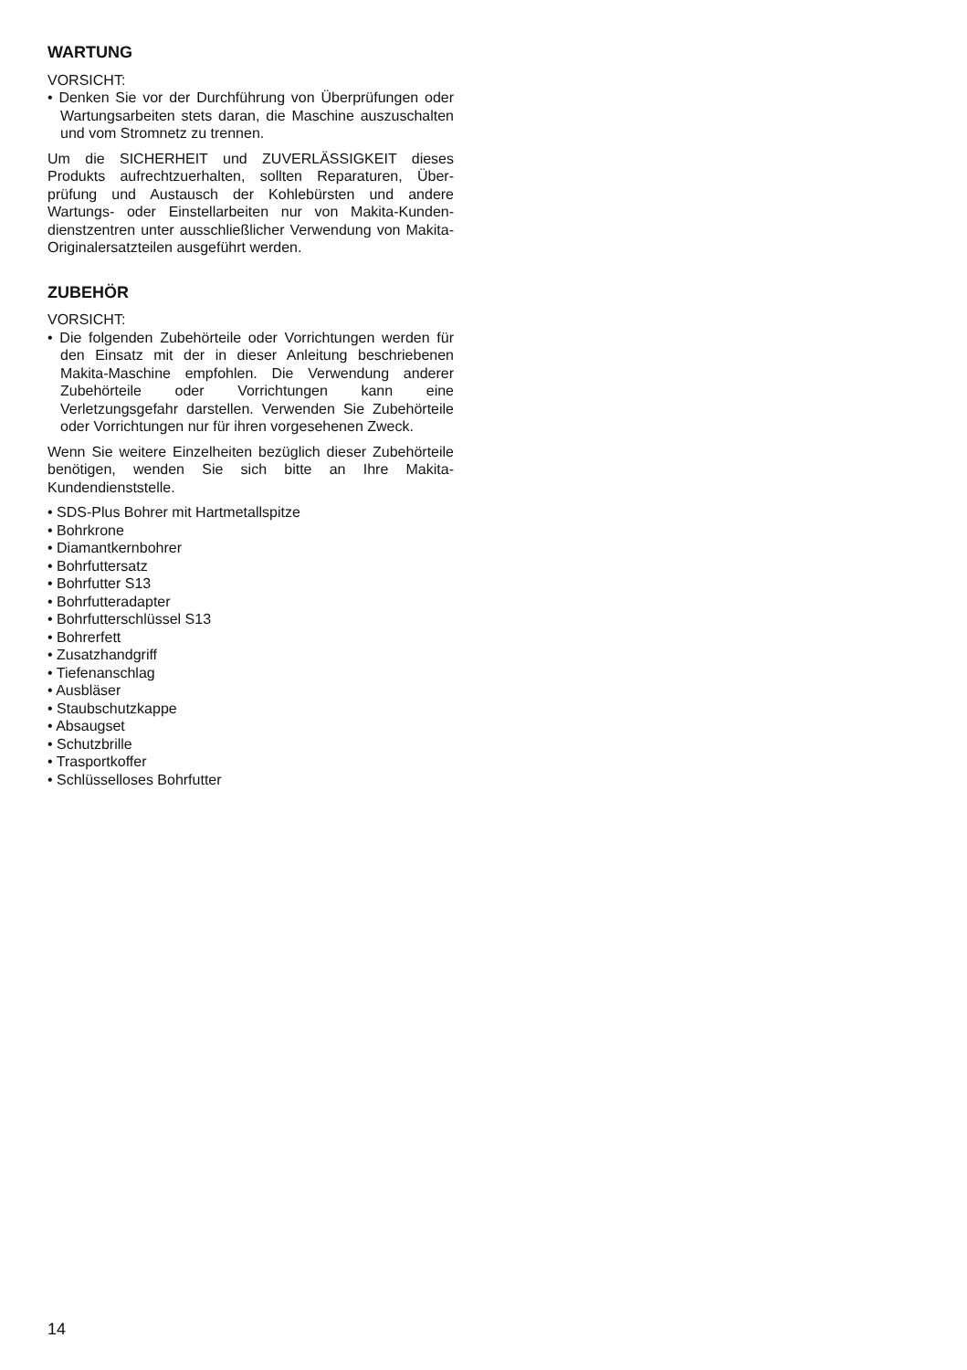WARTUNG
VORSICHT:
• Denken Sie vor der Durchführung von Überprüfungen oder Wartungsarbeiten stets daran, die Maschine aus­zuschalten und vom Stromnetz zu trennen.
Um die SICHERHEIT und ZUVERLÄSSIGKEIT dieses Produkts aufrechtzuerhalten, sollten Reparaturen, Über­prüfung und Austausch der Kohlebürsten und andere Wartungs- oder Einstellarbeiten nur von Makita-Kunden­dienstzentren unter ausschließlicher Verwendung von Makita-Originalersatzteilen ausgeführt werden.
ZUBEHÖR
VORSICHT:
• Die folgenden Zubehörteile oder Vorrichtungen werden für den Einsatz mit der in dieser Anleitung beschriebe­nen Makita-Maschine empfohlen. Die Verwendung anderer Zubehörteile oder Vorrichtungen kann eine Verletzungsgefahr darstellen. Verwenden Sie Zubehör­teile oder Vorrichtungen nur für ihren vorgesehenen Zweck.
Wenn Sie weitere Einzelheiten bezüglich dieser Zube­hörteile benötigen, wenden Sie sich bitte an Ihre Makita-Kundendienststelle.
• SDS-Plus Bohrer mit Hartmetallspitze
• Bohrkrone
• Diamantkernbohrer
• Bohrfuttersatz
• Bohrfutter S13
• Bohrfutteradapter
• Bohrfutterschlüssel S13
• Bohrerfett
• Zusatzhandgriff
• Tiefenanschlag
• Ausbläser
• Staubschutzkappe
• Absaugset
• Schutzbrille
• Trasportkoffer
• Schlüsselloses Bohrfutter
14